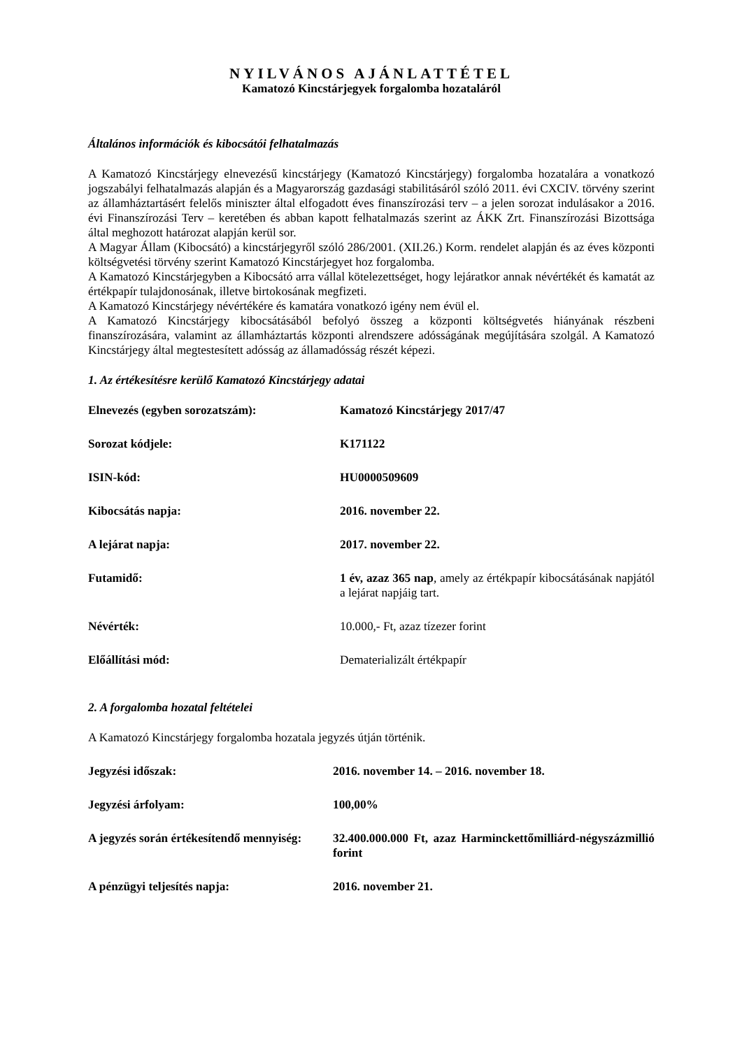NYILVÁNOS AJÁNLATTÉTEL
Kamatozó Kincstárjegyek forgalomba hozataláról
Általános információk és kibocsátói felhatalmazás
A Kamatozó Kincstárjegy elnevezésű kincstárjegy (Kamatozó Kincstárjegy) forgalomba hozatalára a vonatkozó jogszabályi felhatalmazás alapján és a Magyarország gazdasági stabilitásáról szóló 2011. évi CXCIV. törvény szerint az államháztartásért felelős miniszter által elfogadott éves finanszírozási terv – a jelen sorozat indulásakor a 2016. évi Finanszírozási Terv – keretében és abban kapott felhatalmazás szerint az ÁKK Zrt. Finanszírozási Bizottsága által meghozott határozat alapján kerül sor.
A Magyar Állam (Kibocsátó) a kincstárjegyről szóló 286/2001. (XII.26.) Korm. rendelet alapján és az éves központi költségvetési törvény szerint Kamatozó Kincstárjegyet hoz forgalomba.
A Kamatozó Kincstárjegyben a Kibocsátó arra vállal kötelezettséget, hogy lejáratkor annak névértékét és kamatát az értékpapír tulajdonosának, illetve birtokosának megfizeti.
A Kamatozó Kincstárjegy névértékére és kamatára vonatkozó igény nem évül el.
A Kamatozó Kincstárjegy kibocsátásából befolyó összeg a központi költségvetés hiányának részbeni finanszírozására, valamint az államháztartás központi alrendszere adósságának megújítására szolgál. A Kamatozó Kincstárjegy által megtestesített adósság az államadósság részét képezi.
1. Az értékesítésre kerülő Kamatozó Kincstárjegy adatai
| Elnevezés (egyben sorozatszám): | Kamatozó Kincstárjegy 2017/47 |
| Sorozat kódjele: | K171122 |
| ISIN-kód: | HU0000509609 |
| Kibocsátás napja: | 2016. november 22. |
| A lejárat napja: | 2017. november 22. |
| Futamidő: | 1 év, azaz 365 nap , amely az értékpapír kibocsátásának napjától a lejárat napjáig tart. |
| Névérték: | 10.000,- Ft, azaz tízezer forint |
| Előállítási mód: | Dematerializált értékpapír |
2. A forgalomba hozatal feltételei
A Kamatozó Kincstárjegy forgalomba hozatala jegyzés útján történik.
| Jegyzési időszak: | 2016. november 14. – 2016. november 18. |
| Jegyzési árfolyam: | 100,00% |
| A jegyzés során értékesítendő mennyiség: | 32.400.000.000 Ft, azaz Harminckettőmilliárd-négyszázmillió forint |
| A pénzügyi teljesítés napja: | 2016. november 21. |